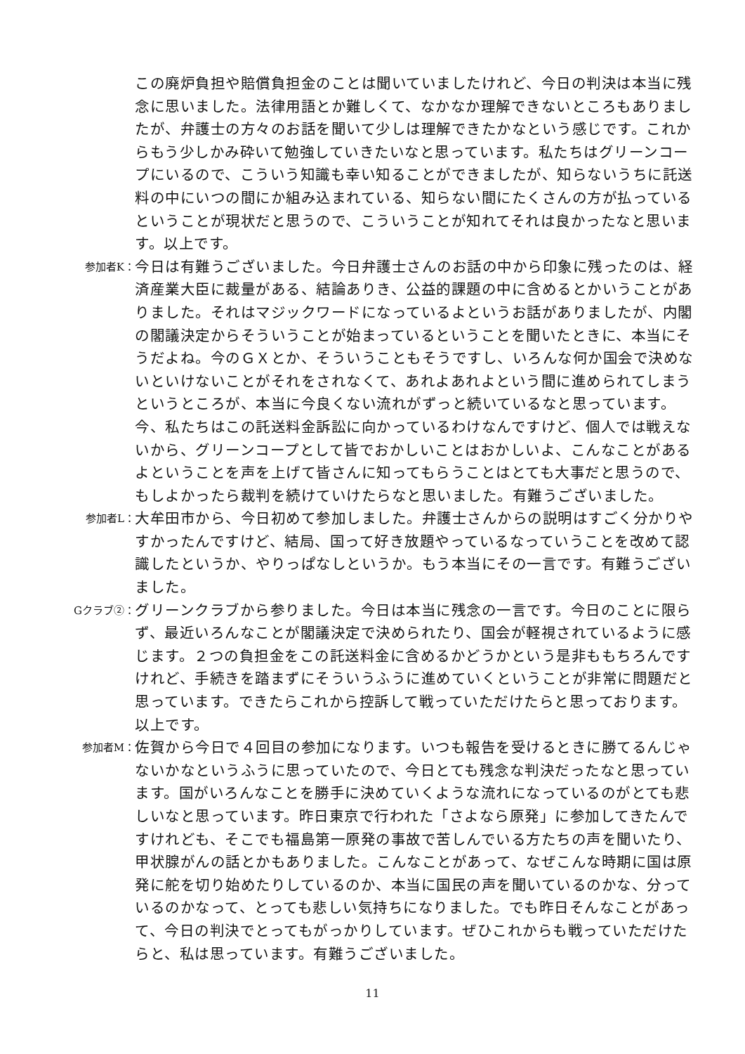この廃炉負担や賠償負担金のことは聞いていましたけれど、今日の判決は本当に残念に思いました。法律用語とか難しくて、なかなか理解できないところもありましたが、弁護士の方々のお話を聞いて少しは理解できたかなという感じです。これからもう少しかみ砕いて勉強していきたいなと思っています。私たちはグリーンコープにいるので、こういう知識も幸い知ることができましたが、知らないうちに託送料の中にいつの間にか組み込まれている、知らない間にたくさんの方が払っているということが現状だと思うので、こういうことが知れてそれは良かったなと思います。以上です。
参加者K：
今日は有難うございました。今日弁護士さんのお話の中から印象に残ったのは、経済産業大臣に裁量がある、結論ありき、公益的課題の中に含めるとかいうことがありました。それはマジックワードになっているよというお話がありましたが、内閣の閣議決定からそういうことが始まっているということを聞いたときに、本当にそうだよね。今のＧＸとか、そういうこともそうですし、いろんな何か国会で決めないといけないことがそれをされなくて、あれよあれよという間に進められてしまうというところが、本当に今良くない流れがずっと続いているなと思っています。今、私たちはこの託送料金訴訟に向かっているわけなんですけど、個人では戦えないから、グリーンコープとして皆でおかしいことはおかしいよ、こんなことがあるよということを声を上げて皆さんに知ってもらうことはとても大事だと思うので、もしよかったら裁判を続けていけたらなと思いました。有難うございました。
参加者L：
大牟田市から、今日初めて参加しました。弁護士さんからの説明はすごく分かりやすかったんですけど、結局、国って好き放題やっているなっていうことを改めて認識したというか、やりっぱなしというか。もう本当にその一言です。有難うございました。
Gクラブ②：
グリーンクラブから参りました。今日は本当に残念の一言です。今日のことに限らず、最近いろんなことが閣議決定で決められたり、国会が軽視されているように感じます。２つの負担金をこの託送料金に含めるかどうかという是非ももちろんですけれど、手続きを踏まずにそういうふうに進めていくということが非常に問題だと思っています。できたらこれから控訴して戦っていただけたらと思っております。以上です。
参加者M：
佐賀から今日で４回目の参加になります。いつも報告を受けるときに勝てるんじゃないかなというふうに思っていたので、今日とても残念な判決だったなと思っています。国がいろんなことを勝手に決めていくような流れになっているのがとても悲しいなと思っています。昨日東京で行われた「さよなら原発」に参加してきたんですけれども、そこでも福島第一原発の事故で苦しんでいる方たちの声を聞いたり、甲状腺がんの話とかもありました。こんなことがあって、なぜこんな時期に国は原発に舵を切り始めたりしているのか、本当に国民の声を聞いているのかな、分っているのかなって、とっても悲しい気持ちになりました。でも昨日そんなことがあって、今日の判決でとってもがっかりしています。ぜひこれからも戦っていただけたらと、私は思っています。有難うございました。
11